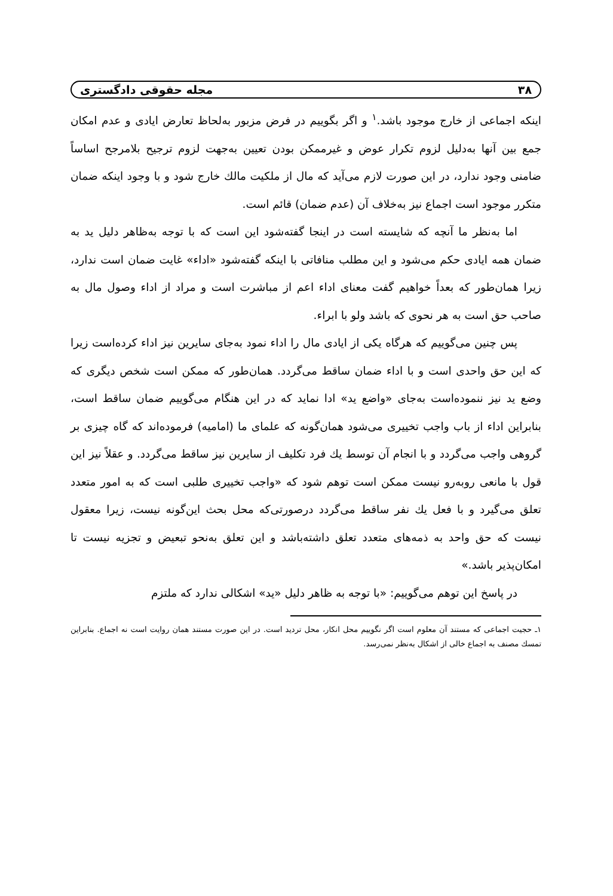٣٨ مجله حقوقی دادگستری
اینکه اجماعی از خارج موجود باشد.<sup>١</sup> و اگر بگوییم در فرض مزبور به‌لحاظ تعارض ایادی و عدم امکان جمع بین آنها به‌دلیل لزوم تکرار عوض و غیرممکن بودن تعیین به‌جهت لزوم ترجیح بلامرجح اساساً ضامنی وجود ندارد، در این صورت لازم می‌آید که مال از ملکیت مالك خارج شود و با وجود اینکه ضمان متکرر موجود است اجماع نیز به‌خلاف آن (عدم ضمان) قائم است.
اما به‌نظر ما آنچه که شایسته است در اینجا گفته‌شود این است که با توجه به‌ظاهر دلیل ید به ضمان همه ایادی حکم می‌شود و این مطلب منافاتی با اینکه گفته‌شود «اداء» غایت ضمان است ندارد، زیرا همان‌طور که بعداً خواهیم گفت معنای اداء اعم از مباشرت است و مراد از اداء وصول مال به صاحب حق است به هر نحوی که باشد ولو با ابراء.
پس چنین می‌گوییم که هرگاه یکی از ایادی مال را اداء نمود به‌جای سایرین نیز اداء کرده‌است زیرا که این حق واحدی است و با اداء ضمان ساقط می‌گردد. همان‌طور که ممکن است شخص دیگری که وضع ید نیز ننموده‌است به‌جای «واضع ید» ادا نماید که در این هنگام می‌گوییم ضمان ساقط است، بنابراین اداء از باب واجب تخییری می‌شود همان‌گونه که علمای ما (امامیه) فرموده‌اند که گاه چیزی بر گروهی واجب می‌گردد و با انجام آن توسط یك فرد تکلیف از سایرین نیز ساقط می‌گردد. و عقلاً نیز این قول با مانعی روبه‌رو نیست ممکن است توهم شود که «واجب تخییری طلبی است که به امور متعدد تعلق می‌گیرد و با فعل یك نفر ساقط می‌گردد درصورتی‌که محل بحث این‌گونه نیست، زیرا معقول نیست که حق واحد به ذمه‌های متعدد تعلق داشته‌باشد و این تعلق به‌نحو تبعیض و تجزیه نیست تا امکان‌پذیر باشد.»
در پاسخ این توهم می‌گوییم: «با توجه به ظاهر دلیل «ید» اشکالی ندارد که ملتزم
١ـ حجیت اجماعی که مستند آن معلوم است اگر نگوییم محل انکار، محل تردید است. در این صورت مستند همان روایت است نه اجماع. بنابراین تمسك مصنف به اجماع خالی از اشکال به‌نظر نمی‌رسد.